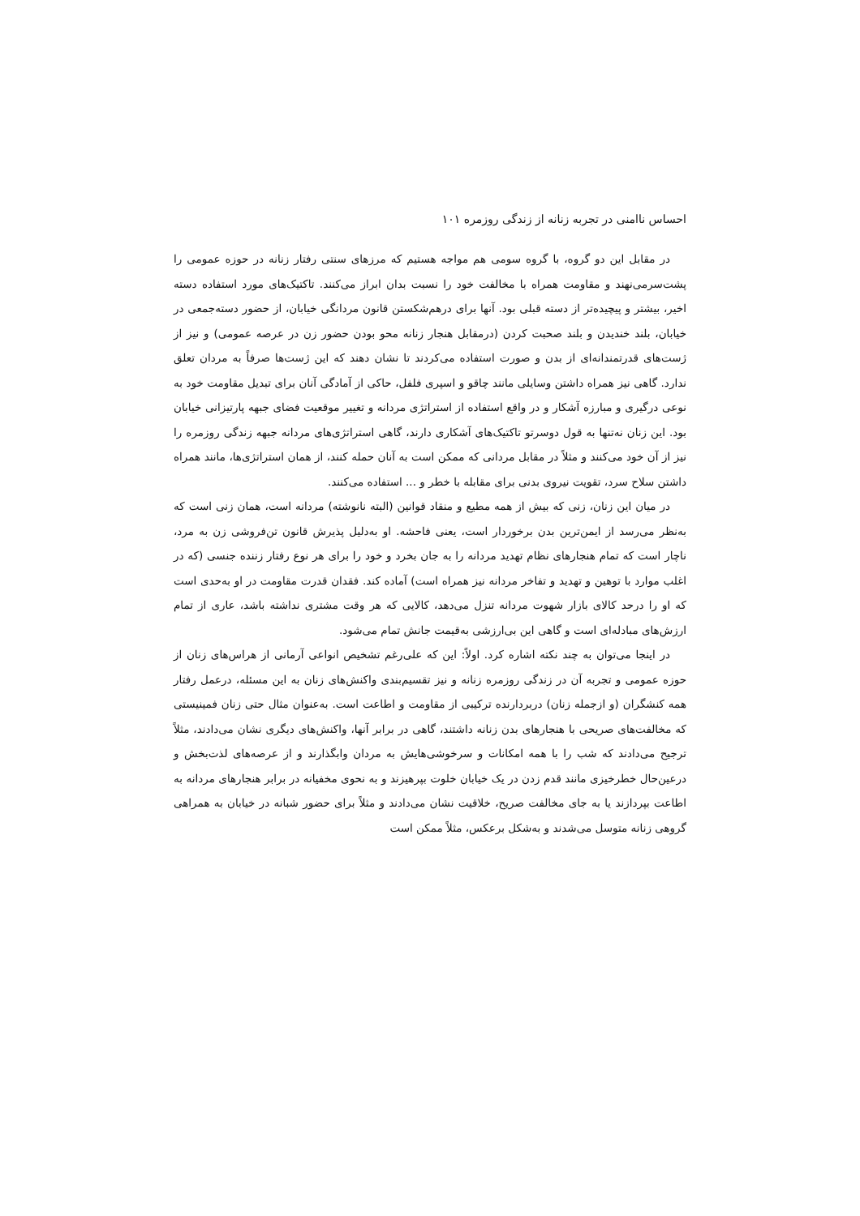احساس ناامنی در تجربه زنانه از زندگی روزمره ۱۰۱
در مقابل این دو گروه، با گروه سومی هم مواجه هستیم که مرزهای سنتی رفتار زنانه در حوزه عمومی را پشت‌سرمی‌نهند و مقاومت همراه با مخالفت خود را نسبت بدان ابراز می‌کنند. تاکتیک‌های مورد استفاده دسته اخیر، بیشتر و پیچیده‌تر از دسته قبلی بود. آنها برای درهم‌شکستن قانون مردانگی خیابان، از حضور دسته‌جمعی در خیابان، بلند خندیدن و بلند صحبت کردن (درمقابل هنجار زنانه محو بودن حضور زن در عرصه عمومی) و نیز از ژست‌های قدرتمندانه‌ای از بدن و صورت استفاده می‌کردند تا نشان دهند که این ژست‌ها صرفاً به مردان تعلق ندارد. گاهی نیز همراه داشتن وسایلی مانند چاقو و اسپری فلفل، حاکی از آمادگی آنان برای تبدیل مقاومت خود به نوعی درگیری و مبارزه آشکار و در واقع استفاده از استراتژی مردانه و تغییر موقعیت فضای جبهه پارتیزانی خیابان بود. این زنان نه‌تنها به قول دوسرتو تاکتیک‌های آشکاری دارند، گاهی استراتژی‌های مردانه جبهه زندگی روزمره را نیز از آن خود می‌کنند و مثلاً در مقابل مردانی که ممکن است به آنان حمله کنند، از همان استراتژی‌ها، مانند همراه داشتن سلاح سرد، تقویت نیروی بدنی برای مقابله با خطر و ... استفاده می‌کنند.
در میان این زنان، زنی که بیش از همه مطیع و منقاد قوانین (البته نانوشته) مردانه است، همان زنی است که به‌نظر می‌رسد از ایمن‌ترین بدن برخوردار است، یعنی فاحشه. او به‌دلیل پذیرش قانون تن‌فروشی زن به مرد، ناچار است که تمام هنجارهای نظام تهدید مردانه را به جان بخرد و خود را برای هر نوع رفتار زننده جنسی (که در اغلب موارد با توهین و تهدید و تفاخر مردانه نیز همراه است) آماده کند. فقدان قدرت مقاومت در او به‌حدی است که او را درحد کالای بازار شهوت مردانه تنزل می‌دهد، کالایی که هر وقت مشتری نداشته باشد، عاری از تمام ارزش‌های مبادله‌ای است و گاهی این بی‌ارزشی به‌قیمت جانش تمام می‌شود.
در اینجا می‌توان به چند نکته اشاره کرد. اولاً: این که علی‌رغم تشخیص انواعی آرمانی از هراس‌های زنان از حوزه عمومی و تجربه آن در زندگی روزمره زنانه و نیز تقسیم‌بندی واکنش‌های زنان به این مسئله، درعمل رفتار همه کنشگران (و ازجمله زنان) دربردارنده ترکیبی از مقاومت و اطاعت است. به‌عنوان مثال حتی زنان فمینیستی که مخالفت‌های صریحی با هنجارهای بدن زنانه داشتند، گاهی در برابر آنها، واکنش‌های دیگری نشان می‌دادند، مثلاً ترجیح می‌دادند که شب را با همه امکانات و سرخوشی‌هایش به مردان وابگذارند و از عرصه‌های لذت‌بخش و درعین‌حال خطرخیزی مانند قدم زدن در یک خیابان خلوت بپرهیزند و به نحوی مخفیانه در برابر هنجارهای مردانه به اطاعت بپردازند یا به جای مخالفت صریح، خلاقیت نشان می‌دادند و مثلاً برای حضور شبانه در خیابان به همراهی گروهی زنانه متوسل می‌شدند و به‌شکل برعکس، مثلاً ممکن است